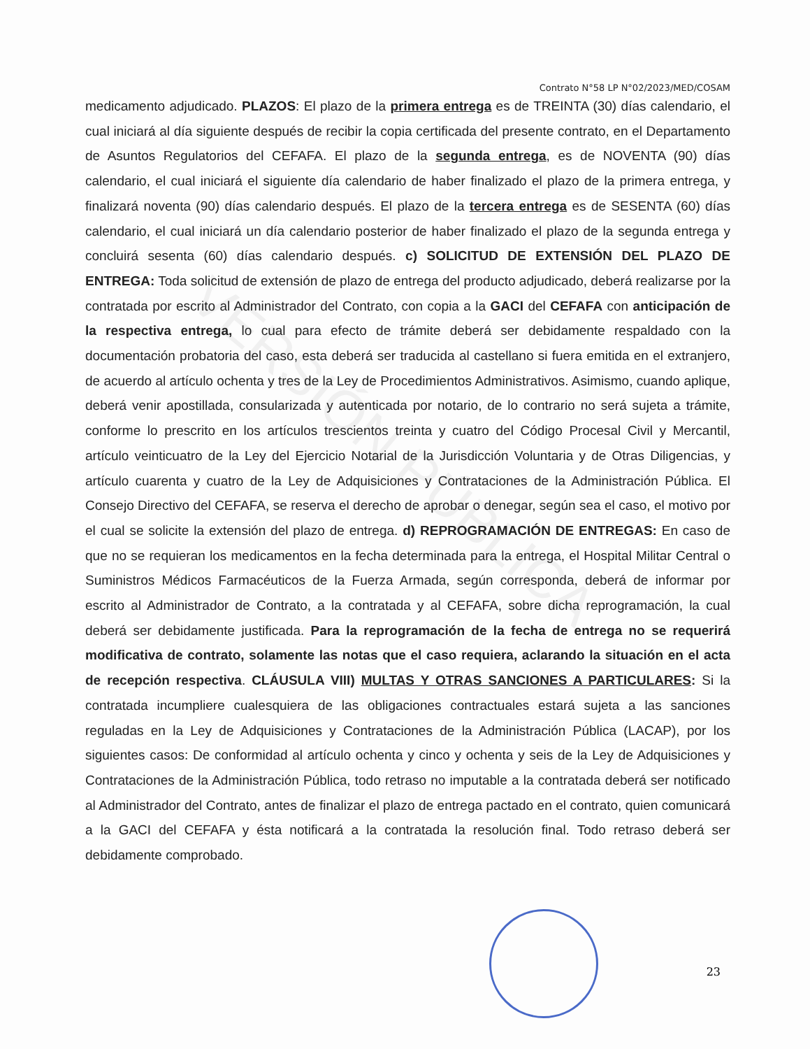VERSIÓN PÚBLICA
Contrato N°58 LP N°02/2023/MED/COSAM
medicamento adjudicado. PLAZOS: El plazo de la primera entrega es de TREINTA (30) días calendario, el cual iniciará al día siguiente después de recibir la copia certificada del presente contrato, en el Departamento de Asuntos Regulatorios del CEFAFA. El plazo de la segunda entrega, es de NOVENTA (90) días calendario, el cual iniciará el siguiente día calendario de haber finalizado el plazo de la primera entrega, y finalizará noventa (90) días calendario después. El plazo de la tercera entrega es de SESENTA (60) días calendario, el cual iniciará un día calendario posterior de haber finalizado el plazo de la segunda entrega y concluirá sesenta (60) días calendario después. c) SOLICITUD DE EXTENSIÓN DEL PLAZO DE ENTREGA: Toda solicitud de extensión de plazo de entrega del producto adjudicado, deberá realizarse por la contratada por escrito al Administrador del Contrato, con copia a la GACI del CEFAFA con anticipación de la respectiva entrega, lo cual para efecto de trámite deberá ser debidamente respaldado con la documentación probatoria del caso, esta deberá ser traducida al castellano si fuera emitida en el extranjero, de acuerdo al artículo ochenta y tres de la Ley de Procedimientos Administrativos. Asimismo, cuando aplique, deberá venir apostillada, consularizada y autenticada por notario, de lo contrario no será sujeta a trámite, conforme lo prescrito en los artículos trescientos treinta y cuatro del Código Procesal Civil y Mercantil, artículo veinticuatro de la Ley del Ejercicio Notarial de la Jurisdicción Voluntaria y de Otras Diligencias, y artículo cuarenta y cuatro de la Ley de Adquisiciones y Contrataciones de la Administración Pública. El Consejo Directivo del CEFAFA, se reserva el derecho de aprobar o denegar, según sea el caso, el motivo por el cual se solicite la extensión del plazo de entrega. d) REPROGRAMACIÓN DE ENTREGAS: En caso de que no se requieran los medicamentos en la fecha determinada para la entrega, el Hospital Militar Central o Suministros Médicos Farmacéuticos de la Fuerza Armada, según corresponda, deberá de informar por escrito al Administrador de Contrato, a la contratada y al CEFAFA, sobre dicha reprogramación, la cual deberá ser debidamente justificada. Para la reprogramación de la fecha de entrega no se requerirá modificativa de contrato, solamente las notas que el caso requiera, aclarando la situación en el acta de recepción respectiva. CLÁUSULA VIII) MULTAS Y OTRAS SANCIONES A PARTICULARES: Si la contratada incumpliere cualesquiera de las obligaciones contractuales estará sujeta a las sanciones reguladas en la Ley de Adquisiciones y Contrataciones de la Administración Pública (LACAP), por los siguientes casos: De conformidad al artículo ochenta y cinco y ochenta y seis de la Ley de Adquisiciones y Contrataciones de la Administración Pública, todo retraso no imputable a la contratada deberá ser notificado al Administrador del Contrato, antes de finalizar el plazo de entrega pactado en el contrato, quien comunicará a la GACI del CEFAFA y ésta notificará a la contratada la resolución final. Todo retraso deberá ser debidamente comprobado.
23